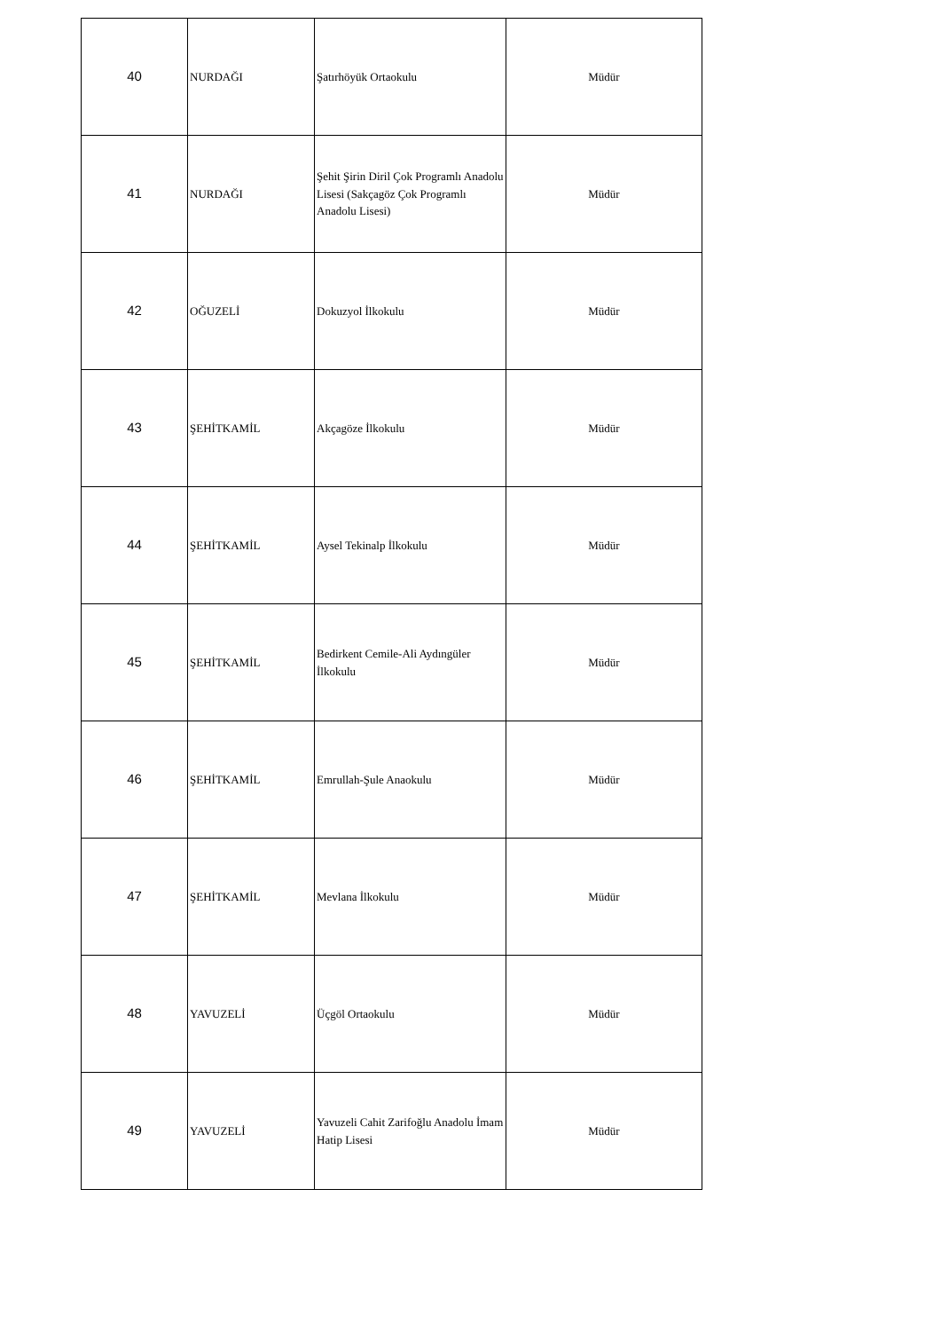| 40 | NURDAĞI | Şatırhöyük Ortaokulu | Müdür |
| 41 | NURDAĞI | Şehit Şirin Diril Çok Programlı Anadolu Lisesi (Sakçagöz Çok Programlı Anadolu Lisesi) | Müdür |
| 42 | OĞUZELİ | Dokuzyol İlkokulu | Müdür |
| 43 | ŞEHİTKAMİL | Akçagöze İlkokulu | Müdür |
| 44 | ŞEHİTKAMİL | Aysel Tekinalp İlkokulu | Müdür |
| 45 | ŞEHİTKAMİL | Bedirkent Cemile-Ali Aydıngüler İlkokulu | Müdür |
| 46 | ŞEHİTKAMİL | Emrullah-Şule Anaokulu | Müdür |
| 47 | ŞEHİTKAMİL | Mevlana İlkokulu | Müdür |
| 48 | YAVUZELİ | Üçgöl Ortaokulu | Müdür |
| 49 | YAVUZELİ | Yavuzeli Cahit Zarifoğlu Anadolu İmam Hatip Lisesi | Müdür |